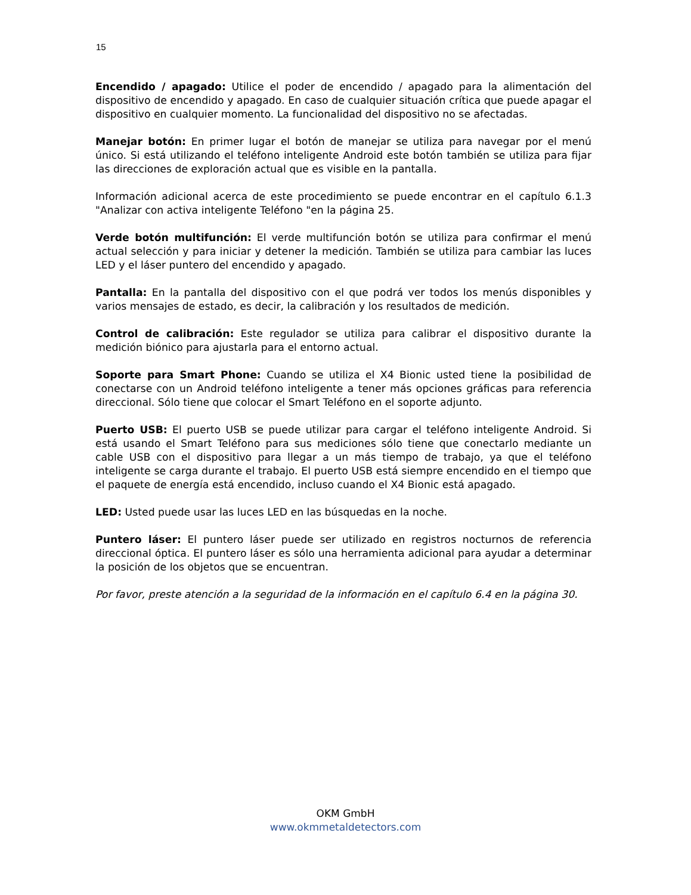15
Encendido / apagado: Utilice el poder de encendido / apagado para la alimentación del dispositivo de encendido y apagado. En caso de cualquier situación crítica que puede apagar el dispositivo en cualquier momento. La funcionalidad del dispositivo no se afectadas.
Manejar botón: En primer lugar el botón de manejar se utiliza para navegar por el menú único. Si está utilizando el teléfono inteligente Android este botón también se utiliza para fijar las direcciones de exploración actual que es visible en la pantalla.
Información adicional acerca de este procedimiento se puede encontrar en el capítulo 6.1.3 "Analizar con activa inteligente Teléfono "en la página 25.
Verde botón multifunción: El verde multifunción botón se utiliza para confirmar el menú actual selección y para iniciar y detener la medición. También se utiliza para cambiar las luces LED y el láser puntero del encendido y apagado.
Pantalla: En la pantalla del dispositivo con el que podrá ver todos los menús disponibles y varios mensajes de estado, es decir, la calibración y los resultados de medición.
Control de calibración: Este regulador se utiliza para calibrar el dispositivo durante la medición biónico para ajustarla para el entorno actual.
Soporte para Smart Phone: Cuando se utiliza el X4 Bionic usted tiene la posibilidad de conectarse con un Android teléfono inteligente a tener más opciones gráficas para referencia direccional. Sólo tiene que colocar el Smart Teléfono en el soporte adjunto.
Puerto USB: El puerto USB se puede utilizar para cargar el teléfono inteligente Android. Si está usando el Smart Teléfono para sus mediciones sólo tiene que conectarlo mediante un cable USB con el dispositivo para llegar a un más tiempo de trabajo, ya que el teléfono inteligente se carga durante el trabajo. El puerto USB está siempre encendido en el tiempo que el paquete de energía está encendido, incluso cuando el X4 Bionic está apagado.
LED: Usted puede usar las luces LED en las búsquedas en la noche.
Puntero láser: El puntero láser puede ser utilizado en registros nocturnos de referencia direccional óptica. El puntero láser es sólo una herramienta adicional para ayudar a determinar la posición de los objetos que se encuentran.
Por favor, preste atención a la seguridad de la información en el capítulo 6.4 en la página 30.
OKM GmbH
www.okmmetaldetectors.com